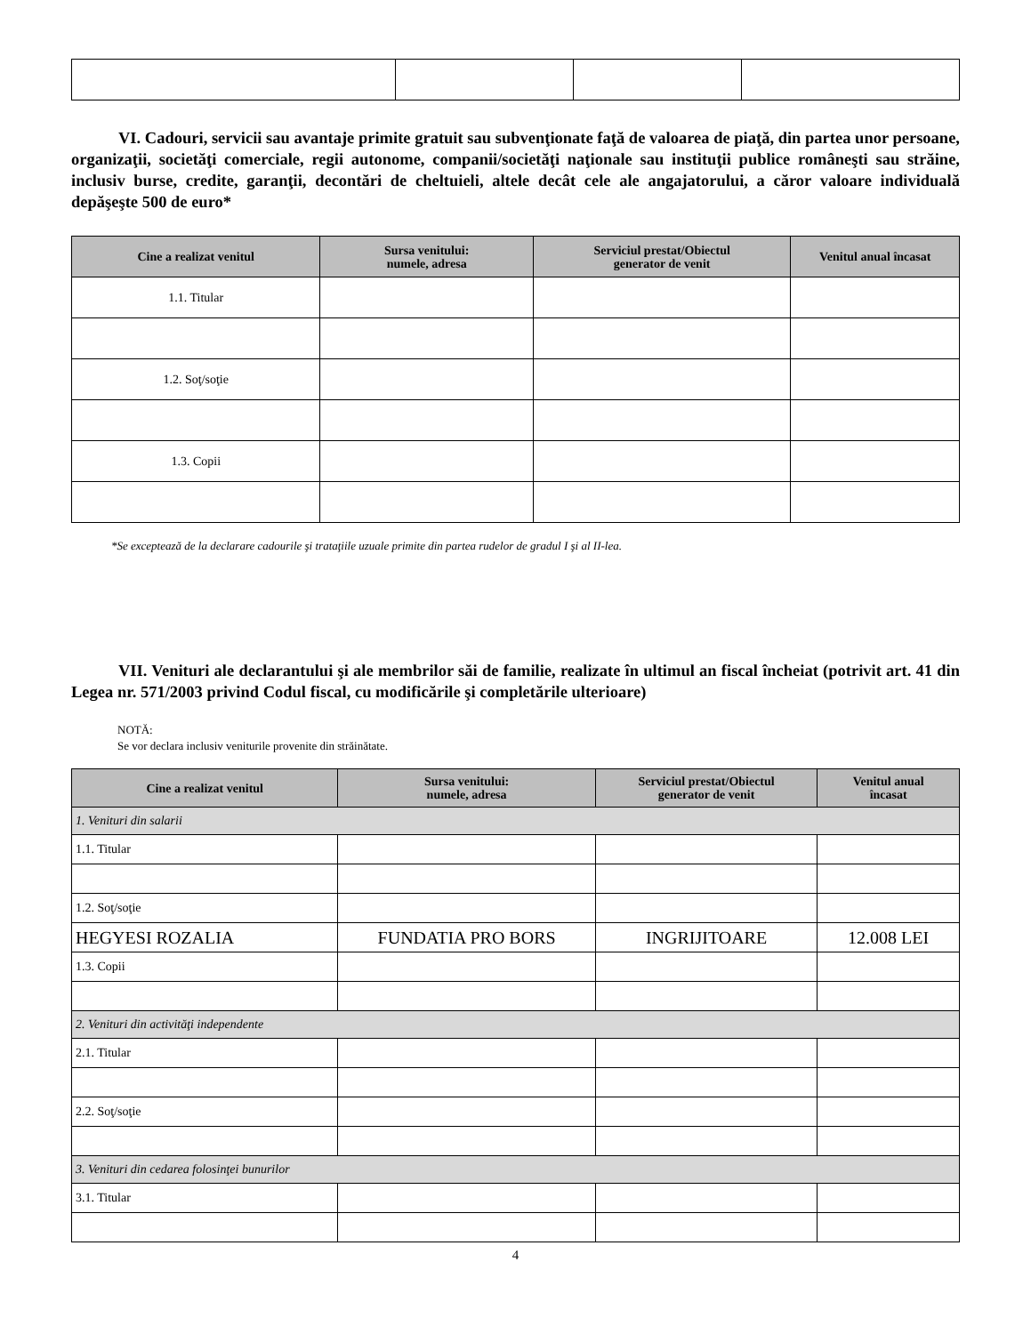VI. Cadouri, servicii sau avantaje primite gratuit sau subvenţionate faţă de valoarea de piaţă, din partea unor persoane, organizaţii, societăţi comerciale, regii autonome, companii/societăţi naţionale sau instituţii publice româneşti sau străine, inclusiv burse, credite, garanţii, decontări de cheltuieli, altele decât cele ale angajatorului, a căror valoare individuală depăşeşte 500 de euro*
| Cine a realizat venitul | Sursa venitului: numele, adresa | Serviciul prestat/Obiectul generator de venit | Venitul anual încasat |
| --- | --- | --- | --- |
| 1.1. Titular | | | |
| 1.2. Soţ/soţie | | | |
| 1.3. Copii | | | |
*Se exceptează de la declarare cadourile şi trataţiile uzuale primite din partea rudelor de gradul I şi al II-lea.
VII. Venituri ale declarantului şi ale membrilor săi de familie, realizate în ultimul an fiscal încheiat (potrivit art. 41 din Legea nr. 571/2003 privind Codul fiscal, cu modificările şi completările ulterioare)
NOTĂ:
Se vor declara inclusiv veniturile provenite din străinătate.
| Cine a realizat venitul | Sursa venitului: numele, adresa | Serviciul prestat/Obiectul generator de venit | Venitul anual încasat |
| --- | --- | --- | --- |
| 1. Venituri din salarii | | | |
| 1.1. Titular | | | |
| 1.2. Soţ/soţie | | | |
| HEGYESI ROZALIA | FUNDATIA PRO BORS | INGRIJITOARE | 12.008 LEI |
| 1.3. Copii | | | |
| 2. Venituri din activităţi independente | | | |
| 2.1. Titular | | | |
| 2.2. Soţ/soţie | | | |
| 3. Venituri din cedarea folosinţei bunurilor | | | |
| 3.1. Titular | | | |
4